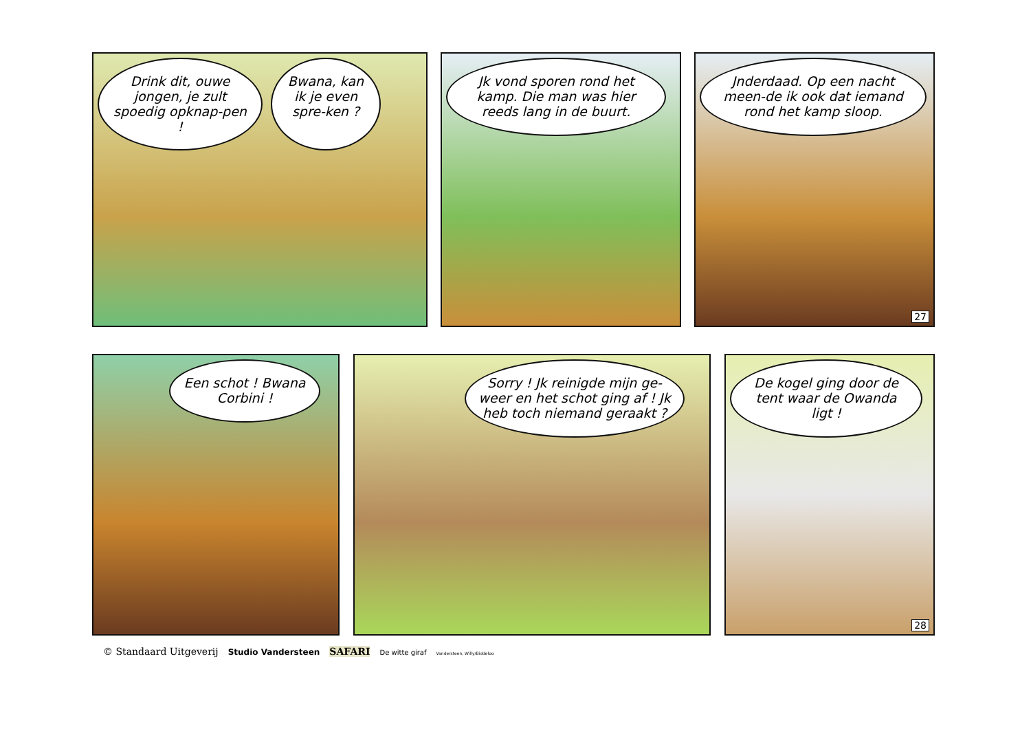Drink dit, ouwe jongen, je zult spoedig opknap-pen !
Bwana, kan ik je even spre-ken ?
Jk vond sporen rond het kamp. Die man was hier reeds lang in de buurt.
Jnderdaad. Op een nacht meen-de ik ook dat iemand rond het kamp sloop.
27
Een schot ! Bwana Corbini ! Sorry ! Jk reinigde mijn ge-weer en het schot ging af ! Jk heb toch niemand geraakt ?
De kogel ging door de tent waar de Owanda ligt !
28
© Standaard Uitgeverij Studio Vandersteen SAFARI De witte giraf Vandersteen, Willy/Biddeloo